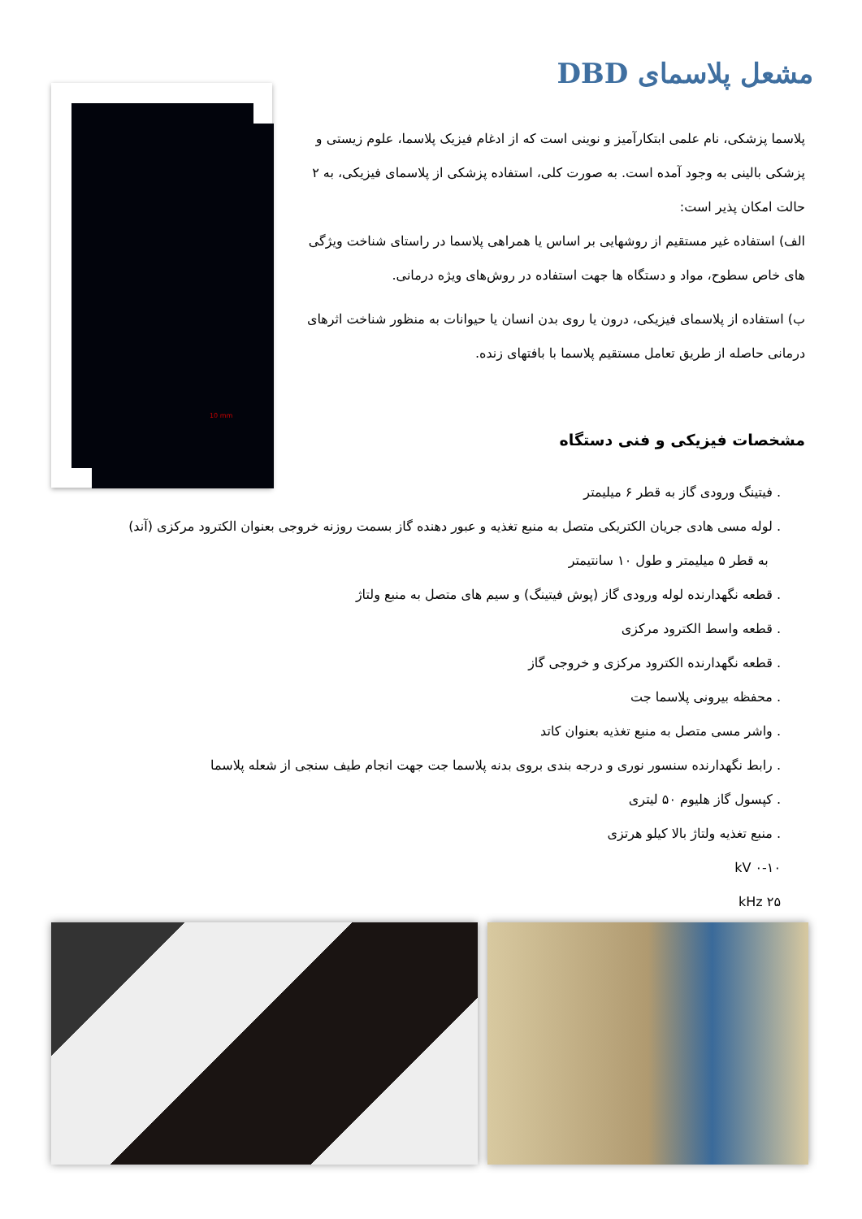مشعل پلاسمای DBD
10 mm
پلاسما پزشکی، نام علمی ابتکارآمیز و نوینی است که از ادغام فیزیک پلاسما، علوم زیستی و پزشکی بالینی به وجود آمده است. به صورت کلی، استفاده پزشکی از پلاسمای فیزیکی، به ۲ حالت امکان پذیر است:
الف) استفاده غیر مستقیم از روشهایی بر اساس یا همراهی پلاسما در راستای شناخت ویژگی های خاص سطوح، مواد و دستگاه ها جهت استفاده در روش‌های ویژه درمانی.
ب) استفاده از پلاسمای فیزیکی، درون یا روی بدن انسان یا حیوانات به منظور شناخت اثرهای درمانی حاصله از طریق تعامل مستقیم پلاسما با بافتهای زنده.
مشخصات فیزیکی و فنی دستگاه
. فیتینگ ورودی گاز به قطر ۶ میلیمتر
. لوله مسی هادی جریان الکتریکی متصل به منبع تغذیه و عبور دهنده گاز بسمت روزنه خروجی بعنوان الکترود مرکزی (آند)
به قطر ۵ میلیمتر و طول ۱۰ سانتیمتر
. قطعه نگهدارنده لوله ورودی گاز (پوش فیتینگ) و سیم های متصل به منبع ولتاژ
. قطعه واسط الکترود مرکزی
. قطعه نگهدارنده الکترود مرکزی و خروجی گاز
. محفظه بیرونی پلاسما جت
. واشر مسی متصل به منبع تغذیه بعنوان کاتد
. رابط نگهدارنده سنسور نوری و درجه بندی بروی بدنه پلاسما جت جهت انجام طیف سنجی از شعله پلاسما
. کپسول گاز هلیوم ۵۰ لیتری
. منبع تغذیه ولتاژ بالا کیلو هرتزی
۰-۱۰ kV
۲۵ kHz